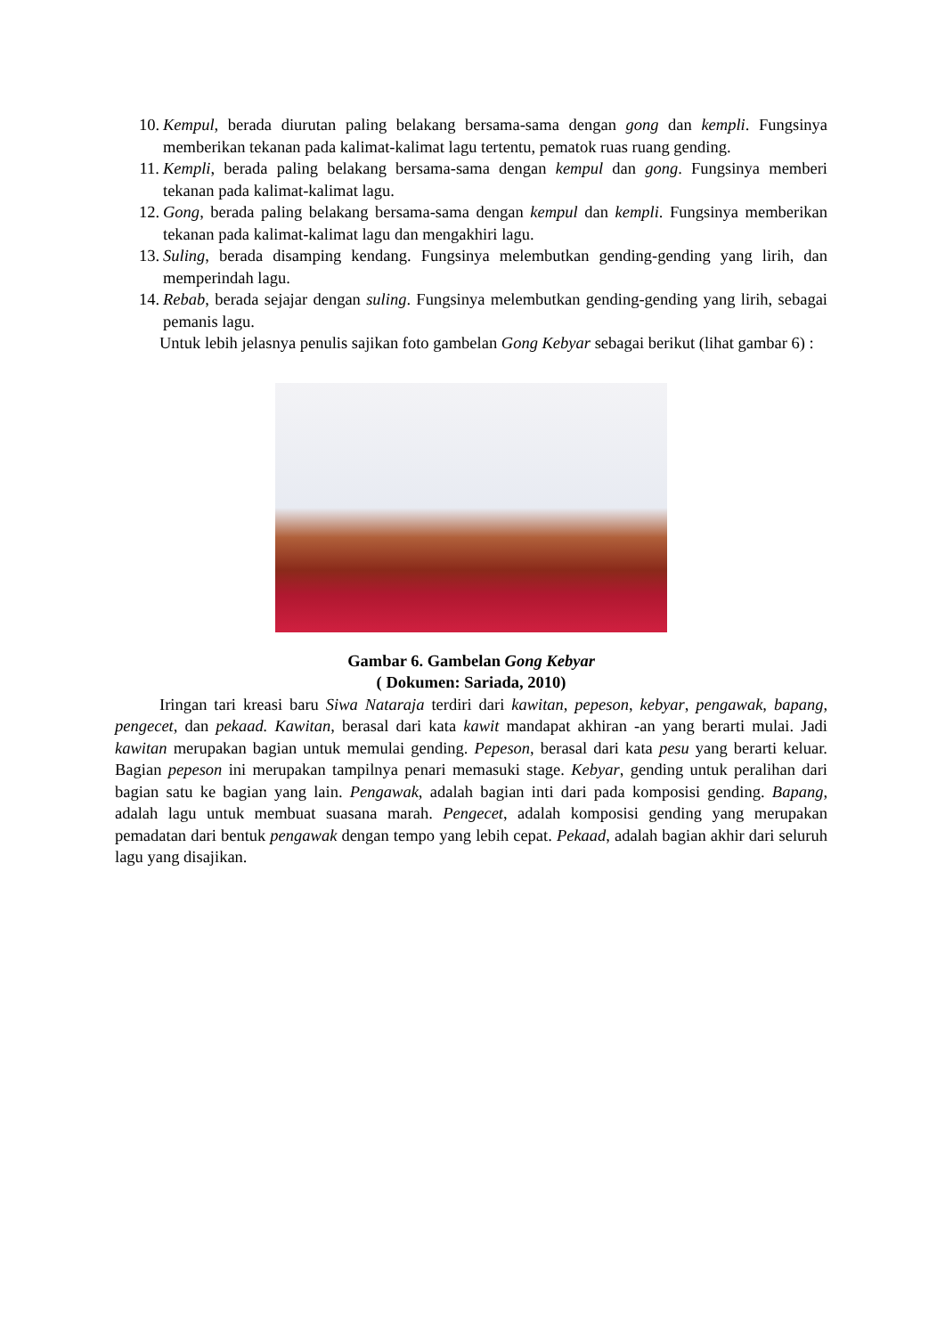10. Kempul, berada diurutan paling belakang bersama-sama dengan gong dan kempli. Fungsinya memberikan tekanan pada kalimat-kalimat lagu tertentu, pematok ruas ruang gending.
11. Kempli, berada paling belakang bersama-sama dengan kempul dan gong. Fungsinya memberi tekanan pada kalimat-kalimat lagu.
12. Gong, berada paling belakang bersama-sama dengan kempul dan kempli. Fungsinya memberikan tekanan pada kalimat-kalimat lagu dan mengakhiri lagu.
13. Suling, berada disamping kendang. Fungsinya melembutkan gending-gending yang lirih, dan memperindah lagu.
14. Rebab, berada sejajar dengan suling. Fungsinya melembutkan gending-gending yang lirih, sebagai pemanis lagu.
Untuk lebih jelasnya penulis sajikan foto gambelan Gong Kebyar sebagai berikut (lihat gambar 6) :
Gambar 6. Gambelan Gong Kebyar
( Dokumen: Sariada, 2010)
Iringan tari kreasi baru Siwa Nataraja terdiri dari kawitan, pepeson, kebyar, pengawak, bapang, pengecet, dan pekaad. Kawitan, berasal dari kata kawit mandapat akhiran -an yang berarti mulai. Jadi kawitan merupakan bagian untuk memulai gending. Pepeson, berasal dari kata pesu yang berarti keluar. Bagian pepeson ini merupakan tampilnya penari memasuki stage. Kebyar, gending untuk peralihan dari bagian satu ke bagian yang lain. Pengawak, adalah bagian inti dari pada komposisi gending. Bapang, adalah lagu untuk membuat suasana marah. Pengecet, adalah komposisi gending yang merupakan pemadatan dari bentuk pengawak dengan tempo yang lebih cepat. Pekaad, adalah bagian akhir dari seluruh lagu yang disajikan.